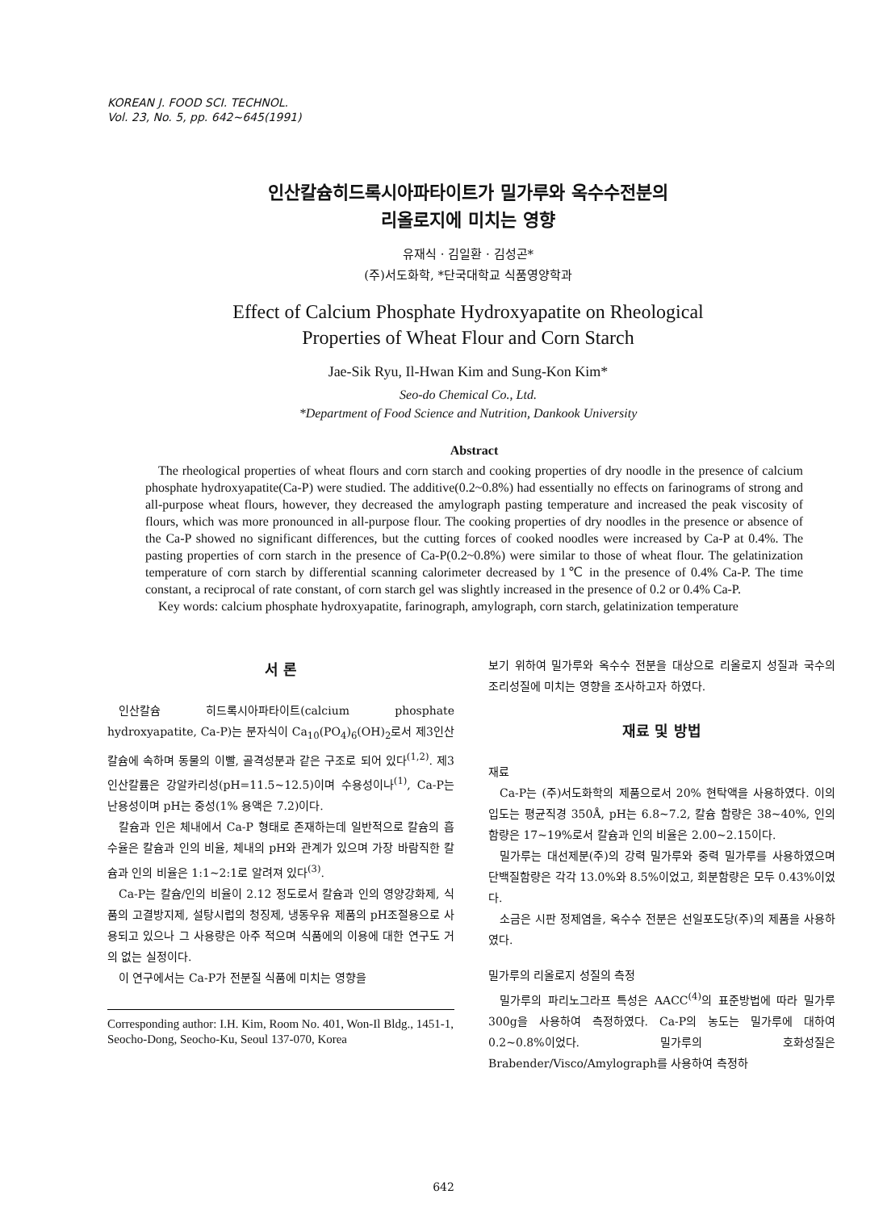KOREAN J. FOOD SCI. TECHNOL.
Vol. 23, No. 5, pp. 642~645(1991)
인산칼슘히드록시아파타이트가 밀가루와 옥수수전분의
리올로지에 미치는 영향
유재식 · 김일환 · 김성곤*
(주)서도화학, *단국대학교 식품영양학과
Effect of Calcium Phosphate Hydroxyapatite on Rheological
Properties of Wheat Flour and Corn Starch
Jae-Sik Ryu, Il-Hwan Kim and Sung-Kon Kim*
Seo-do Chemical Co., Ltd.
*Department of Food Science and Nutrition, Dankook University
Abstract
The rheological properties of wheat flours and corn starch and cooking properties of dry noodle in the presence of calcium phosphate hydroxyapatite(Ca-P) were studied. The additive(0.2~0.8%) had essentially no effects on farinograms of strong and all-purpose wheat flours, however, they decreased the amylograph pasting temperature and increased the peak viscosity of flours, which was more pronounced in all-purpose flour. The cooking properties of dry noodles in the presence or absence of the Ca-P showed no significant differences, but the cutting forces of cooked noodles were increased by Ca-P at 0.4%. The pasting properties of corn starch in the presence of Ca-P(0.2~0.8%) were similar to those of wheat flour. The gelatinization temperature of corn starch by differential scanning calorimeter decreased by 1℃ in the presence of 0.4% Ca-P. The time constant, a reciprocal of rate constant, of corn starch gel was slightly increased in the presence of 0.2 or 0.4% Ca-P.
Key words: calcium phosphate hydroxyapatite, farinograph, amylograph, corn starch, gelatinization temperature
서 론
인산칼슘 히드록시아파타이트(calcium phosphate hydroxyapatite, Ca-P)는 분자식이 Ca<sub>10</sub>(PO<sub>4</sub>)<sub>6</sub>(OH)<sub>2</sub>로서 제3인산칼슘에 속하며 동물의 이빨, 골격성분과 같은 구조로 되어 있다<sup>(1,2)</sup>. 제3인산칼륨은 강알카리성(pH=11.5~12.5)이며 수용성이나<sup>(1)</sup>, Ca-P는 난용성이며 pH는 중성(1% 용액은 7.2)이다.
칼슘과 인은 체내에서 Ca-P 형태로 존재하는데 일반적으로 칼슘의 흡수율은 칼슘과 인의 비율, 체내의 pH와 관계가 있으며 가장 바람직한 칼슘과 인의 비율은 1:1~2:1로 알려져 있다<sup>(3)</sup>.
Ca-P는 칼슘/인의 비율이 2.12 정도로서 칼슘과 인의 영양강화제, 식품의 고결방지제, 설탕시럽의 청징제, 냉동우유 제품의 pH조절용으로 사용되고 있으나 그 사용량은 아주 적으며 식품에의 이용에 대한 연구도 거의 없는 실정이다.
이 연구에서는 Ca-P가 전분질 식품에 미치는 영향을
Corresponding author: I.H. Kim, Room No. 401, Won-Il Bldg., 1451-1, Seocho-Dong, Seocho-Ku, Seoul 137-070, Korea
보기 위하여 밀가루와 옥수수 전분을 대상으로 리올로지 성질과 국수의 조리성질에 미치는 영향을 조사하고자 하였다.
재료 및 방법
재료
Ca-P는 (주)서도화학의 제품으로서 20% 현탁액을 사용하였다. 이의 입도는 평균직경 350Å, pH는 6.8~7.2, 칼슘 함량은 38~40%, 인의 함량은 17~19%로서 칼슘과 인의 비율은 2.00~2.15이다.
밀가루는 대선제분(주)의 강력 밀가루와 중력 밀가루를 사용하였으며 단백질함량은 각각 13.0%와 8.5%이었고, 회분함량은 모두 0.43%이었다.
소금은 시판 정제염을, 옥수수 전분은 선일포도당(주)의 제품을 사용하였다.
밀가루의 리올로지 성질의 측정
밀가루의 파리노그라프 특성은 AACC<sup>(4)</sup>의 표준방법에 따라 밀가루 300g을 사용하여 측정하였다. Ca-P의 농도는 밀가루에 대하여 0.2~0.8%이었다. 밀가루의 호화성질은 Brabender/Visco/Amylograph를 사용하여 측정하
642